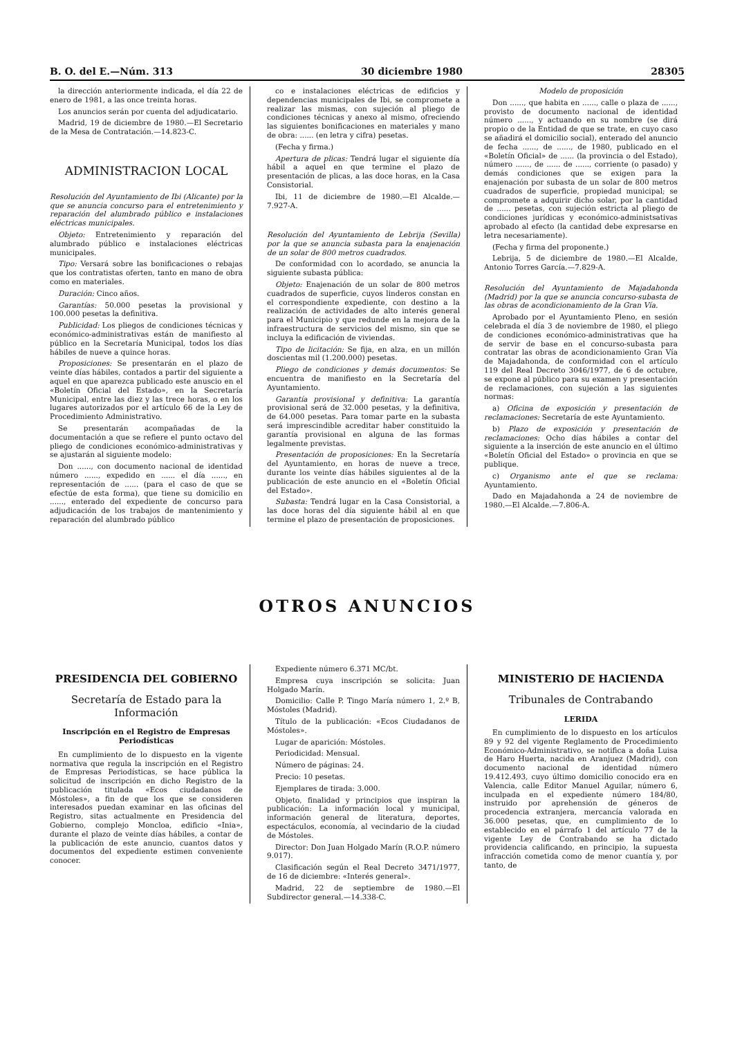B. O. del E.—Núm. 313 30 diciembre 1980 28305
la dirección anteriormente indicada, el día 22 de enero de 1981, a las once treinta horas.
Los anuncios serán por cuenta del adjudicatario.
Madrid, 19 de diciembre de 1980.—El Secretario de la Mesa de Contratación.—14.823-C.
ADMINISTRACION LOCAL
Resolución del Ayuntamiento de Ibi (Alicante) por la que se anuncia concurso para el entretenimiento y reparación del alumbrado público e instalaciones eléctricas municipales.
Objeto: Entretenimiento y reparación del alumbrado público e instalaciones eléctricas municipales.
Tipo: Versará sobre las bonificaciones o rebajas que los contratistas oferten, tanto en mano de obra como en materiales.
Duración: Cinco años.
Garantías: 50.000 pesetas la provisional y 100.000 pesetas la definitiva.
Publicidad: Los pliegos de condiciones técnicas y económico-administrativas están de manifiesto al público en la Secretaría Municipal, todos los días hábiles de nueve a quince horas.
Proposiciones: Se presentarán en el plazo de veinte días hábiles, contados a partir del siguiente a aquel en que aparezca publicado este anuscio en el «Boletín Oficial del Estado», en la Secretaría Municipal, entre las diez y las trece horas, o en los lugares autorizados por el artículo 66 de la Ley de Procedimiento Administrativo.
Se presentarán acompañadas de la documentación a que se refiere el punto octavo del pliego de condiciones económico-administrativas y se ajustarán al siguiente modelo:
Don ......, con documento nacional de identidad número ......, expedido en ...... el día ......, en representación de ...... (para el caso de que se efectúe de esta forma), que tiene su domicilio en ......, enterado del expediente de concurso para adjudicación de los trabajos de mantenimiento y reparación del alumbrado público
co e instalaciones eléctricas de edificios y dependencias municipales de Ibi, se compromete a realizar las mismas, con sujeción al pliego de condiciones técnicas y anexo al mismo, ofreciendo las siguientes bonificaciones en materiales y mano de obra: ...... (en letra y cifra) pesetas.
(Fecha y firma.)
Apertura de plicas: Tendrá lugar el siguiente día hábil a aquel en que termine el plazo de presentación de plicas, a las doce horas, en la Casa Consistorial.
Ibi, 11 de diciembre de 1980.—El Alcalde.—7.927-A.
Resolución del Ayuntamiento de Lebrija (Sevilla) por la que se anuncia subasta para la enajenación de un solar de 800 metros cuadrados.
De conformidad con lo acordado, se anuncia la siguiente subasta pública:
Objeto: Enajenación de un solar de 800 metros cuadrados de superficie, cuyos linderos constan en el correspondiente expediente, con destino a la realización de actividades de alto interés general para el Municipio y que redunde en la mejora de la infraestructura de servicios del mismo, sin que se incluya la edificación de viviendas.
Tipo de licitación: Se fija, en alza, en un millón doscientas mil (1.200.000) pesetas.
Pliego de condiciones y demás documentos: Se encuentra de manifiesto en la Secretaría del Ayuntamiento.
Garantía provisional y definitiva: La garantía provisional será de 32.000 pesetas, y la definitiva, de 64.000 pesetas. Para tomar parte en la subasta será imprescindible acreditar haber constituido la garantía provisional en alguna de las formas legalmente previstas.
Presentación de proposiciones: En la Secretaría del Ayuntamiento, en horas de nueve a trece, durante los veinte días hábiles siguientes al de la publicación de este anuncio en el «Boletín Oficial del Estado».
Subasta: Tendrá lugar en la Casa Consistorial, a las doce horas del día siguiente hábil al en que termine el plazo de presentación de proposiciones.
Modelo de proposición
Don ......, que habita en ......, calle o plaza de ......, provisto de documento nacional de identidad número ......, y actuando en su nombre (se dirá propio o de la Entidad de que se trate, en cuyo caso se añadirá el domicilio social), enterado del anuncio de fecha ......, de ......, de 1980, publicado en el «Boletín Oficial» de ...... (la provincia o del Estado), número ......, de ...... de ......, corriente (o pasado) y demás condiciones que se exigen para la enajenación por subasta de un solar de 800 metros cuadrados de superficie, propiedad municipal; se compromete a adquirir dicho solar, por la cantidad de ...... pesetas, con sujeción estricta al pliego de condiciones jurídicas y económico-administsativas aprobado al efecto (la cantidad debe expresarse en letra necesariamente).
(Fecha y firma del proponente.)
Lebrija, 5 de diciembre de 1980.—El Alcalde, Antonio Torres García.—7.829-A.
Resolución del Ayuntamiento de Majadahonda (Madrid) por la que se anuncia concurso-subasta de las obras de acondicionamiento de la Gran Vía.
Aprobado por el Ayuntamiento Pleno, en sesión celebrada el día 3 de noviembre de 1980, el pliego de condiciones económico-administrativas que ha de servir de base en el concurso-subasta para contratar las obras de acondicionamiento Gran Vía de Majadahonda, de conformidad con el artículo 119 del Real Decreto 3046/1977, de 6 de octubre, se expone al público para su examen y presentación de reclamaciones, con sujeción a las siguientes normas:
a) Oficina de exposición y presentación de reclamaciones: Secretaría de este Ayuntamiento.
b) Plazo de exposición y presentación de reclamaciones: Ocho días hábiles a contar del siguiente a la inserción de este anuncio en el último «Boletín Oficial del Estado» o provincia en que se publique.
c) Organismo ante el que se reclama: Ayuntamiento.
Dado en Majadahonda a 24 de noviembre de 1980.—El Alcalde.—7.806-A.
OTROS ANUNCIOS
PRESIDENCIA DEL GOBIERNO
Secretaría de Estado para la Información
Inscripción en el Registro de Empresas Periodísticas
En cumplimiento de lo dispuesto en la vigente normativa que regula la inscripción en el Registro de Empresas Periodísticas, se hace pública la solicitud de inscripción en dicho Registro de la publicación titulada «Ecos ciudadanos de Móstoles», a fin de que los que se consideren interesados puedan examinar en las oficinas del Registro, sitas actualmente en Presidencia del Gobierno, complejo Moncloa, edificio «Inia», durante el plazo de veinte días hábiles, a contar de la publicación de este anuncio, cuantos datos y documentos del expediente estimen conveniente conocer.
Expediente número 6.371 MC/bt.
Empresa cuya inscripción se solicita: Juan Holgado Marín.
Domicilio: Calle P. Tingo María número 1, 2.º B, Móstoles (Madrid).
Título de la publicación: «Ecos Ciudadanos de Móstoles».
Lugar de aparición: Móstoles.
Periodicidad: Mensual.
Número de páginas: 24.
Precio: 10 pesetas.
Ejemplares de tirada: 3.000.
Objeto, finalidad y principios que inspiran la publicación: La información local y municipal, información general de literatura, deportes, espectáculos, economía, al vecindario de la ciudad de Móstoles.
Director: Don Juan Holgado Marín (R.O.P. número 9.017).
Clasificación según el Real Decreto 3471/1977, de 16 de diciembre: «Interés general».
Madrid, 22 de septiembre de 1980.—El Subdirector general.—14.338-C.
MINISTERIO DE HACIENDA
Tribunales de Contrabando
LERIDA
En cumplimiento de lo dispuesto en los artículos 89 y 92 del vigente Reglamento de Procedimiento Económico-Administrativo, se notifica a doña Luisa de Haro Huerta, nacida en Aranjuez (Madrid), con documento nacional de identidad número 19.412.493, cuyo último domicilio conocido era en Valencia, calle Editor Manuel Aguilar, número 6, inculpada en el expediente número 184/80, instruido por aprehensión de géneros de procedencia extranjera, mercancía valorada en 36.000 pesetas, que, en cumplimiento de lo establecido en el párrafo 1 del artículo 77 de la vigente Ley de Contrabando se ha dictado providencia calificando, en principio, la supuesta infracción cometida como de menor cuantía y, por tanto, de